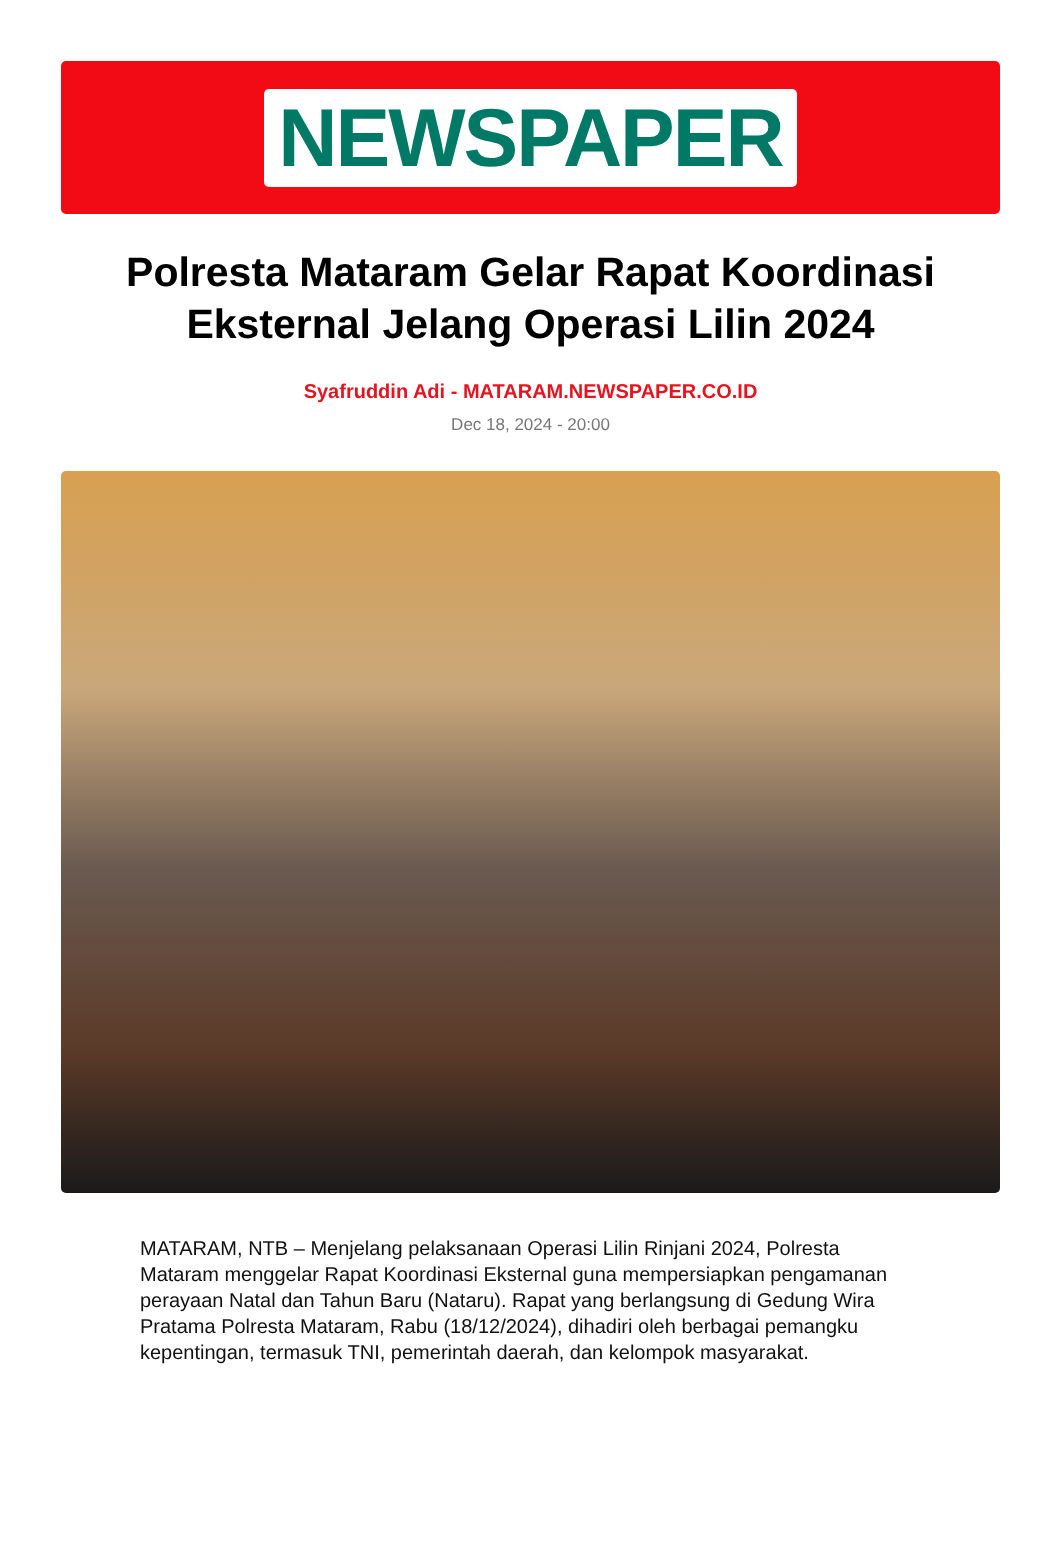NEWSPAPER
Polresta Mataram Gelar Rapat Koordinasi Eksternal Jelang Operasi Lilin 2024
Syafruddin Adi - MATARAM.NEWSPAPER.CO.ID
Dec 18, 2024 - 20:00
MATARAM, NTB – Menjelang pelaksanaan Operasi Lilin Rinjani 2024, Polresta Mataram menggelar Rapat Koordinasi Eksternal guna mempersiapkan pengamanan perayaan Natal dan Tahun Baru (Nataru). Rapat yang berlangsung di Gedung Wira Pratama Polresta Mataram, Rabu (18/12/2024), dihadiri oleh berbagai pemangku kepentingan, termasuk TNI, pemerintah daerah, dan kelompok masyarakat.